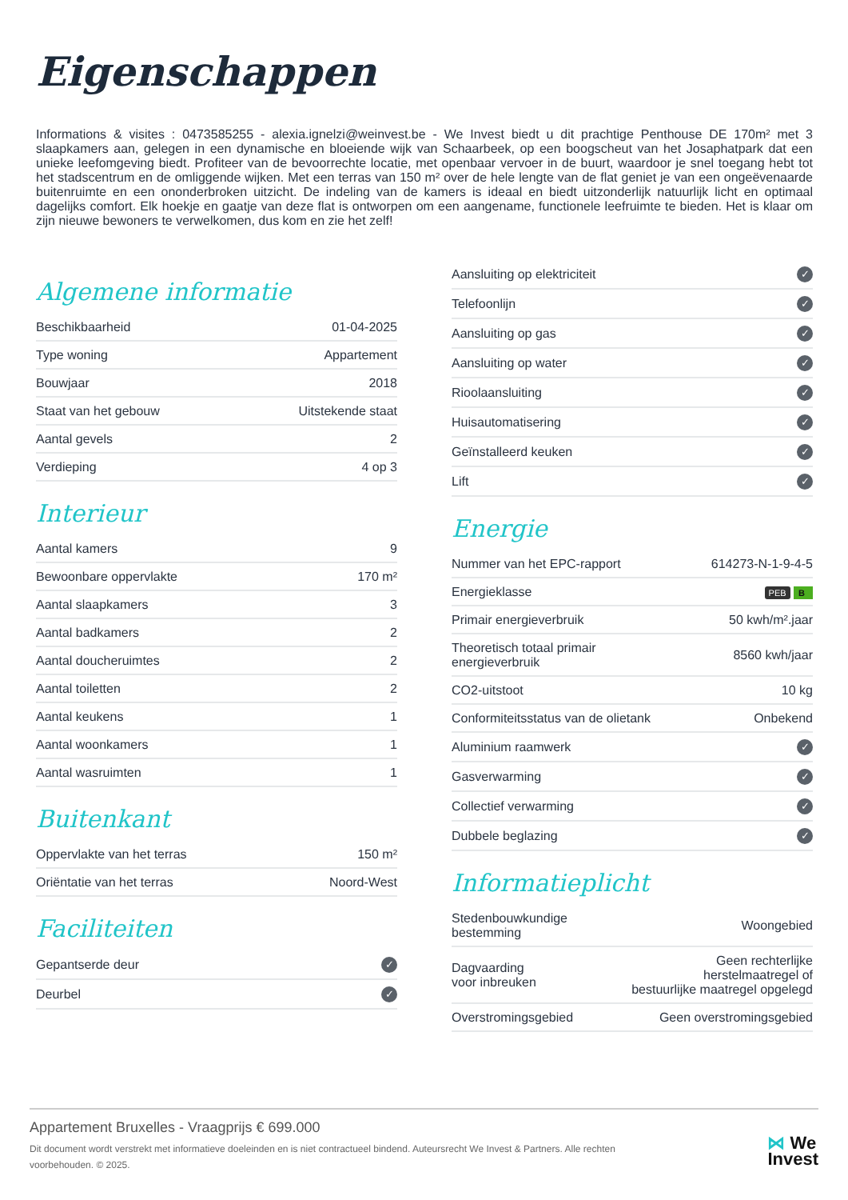Eigenschappen
Informations & visites : 0473585255 - alexia.ignelzi@weinvest.be - We Invest biedt u dit prachtige Penthouse DE 170m² met 3 slaapkamers aan, gelegen in een dynamische en bloeiende wijk van Schaarbeek, op een boogscheut van het Josaphatpark dat een unieke leefomgeving biedt. Profiteer van de bevoorrechte locatie, met openbaar vervoer in de buurt, waardoor je snel toegang hebt tot het stadscentrum en de omliggende wijken. Met een terras van 150 m² over de hele lengte van de flat geniet je van een ongeëvenaarde buitenruimte en een ononderbroken uitzicht. De indeling van de kamers is ideaal en biedt uitzonderlijk natuurlijk licht en optimaal dagelijks comfort. Elk hoekje en gaatje van deze flat is ontworpen om een aangename, functionele leefruimte te bieden. Het is klaar om zijn nieuwe bewoners te verwelkomen, dus kom en zie het zelf!
Algemene informatie
| Beschikbaarheid | 01-04-2025 |
| Type woning | Appartement |
| Bouwjaar | 2018 |
| Staat van het gebouw | Uitstekende staat |
| Aantal gevels | 2 |
| Verdieping | 4 op 3 |
Interieur
| Aantal kamers | 9 |
| Bewoonbare oppervlakte | 170 m² |
| Aantal slaapkamers | 3 |
| Aantal badkamers | 2 |
| Aantal doucheruimtes | 2 |
| Aantal toiletten | 2 |
| Aantal keukens | 1 |
| Aantal woonkamers | 1 |
| Aantal wasruimten | 1 |
Buitenkant
| Oppervlakte van het terras | 150 m² |
| Oriëntatie van het terras | Noord-West |
Faciliteiten
| Gepantserde deur | ✓ |
| Deurbel | ✓ |
| Aansluiting op elektriciteit | ✓ |
| Telefoonlijn | ✓ |
| Aansluiting op gas | ✓ |
| Aansluiting op water | ✓ |
| Rioolaansluiting | ✓ |
| Huisautomatisering | ✓ |
| Geïnstalleerd keuken | ✓ |
| Lift | ✓ |
Energie
| Nummer van het EPC-rapport | 614273-N-1-9-4-5 |
| Energieklasse | PEB B |
| Primair energieverbruik | 50 kwh/m².jaar |
| Theoretisch totaal primair energieverbruik | 8560 kwh/jaar |
| CO2-uitstoot | 10 kg |
| Conformiteitsstatus van de olietank | Onbekend |
| Aluminium raamwerk | ✓ |
| Gasverwarming | ✓ |
| Collectief verwarming | ✓ |
| Dubbele beglazing | ✓ |
Informatieplicht
| Stedenbouwkundige bestemming | Woongebied |
| Dagvaarding voor inbreuken | Geen rechterlijke herstelmaatregel of bestuurlijke maatregel opgelegd |
| Overstromingsgebied | Geen overstromingsgebied |
Appartement Bruxelles - Vraagprijs € 699.000
Dit document wordt verstrekt met informatieve doeleinden en is niet contractueel bindend. Auteursrecht We Invest & Partners. Alle rechten voorbehouden. © 2025.
⋈ We
Invest